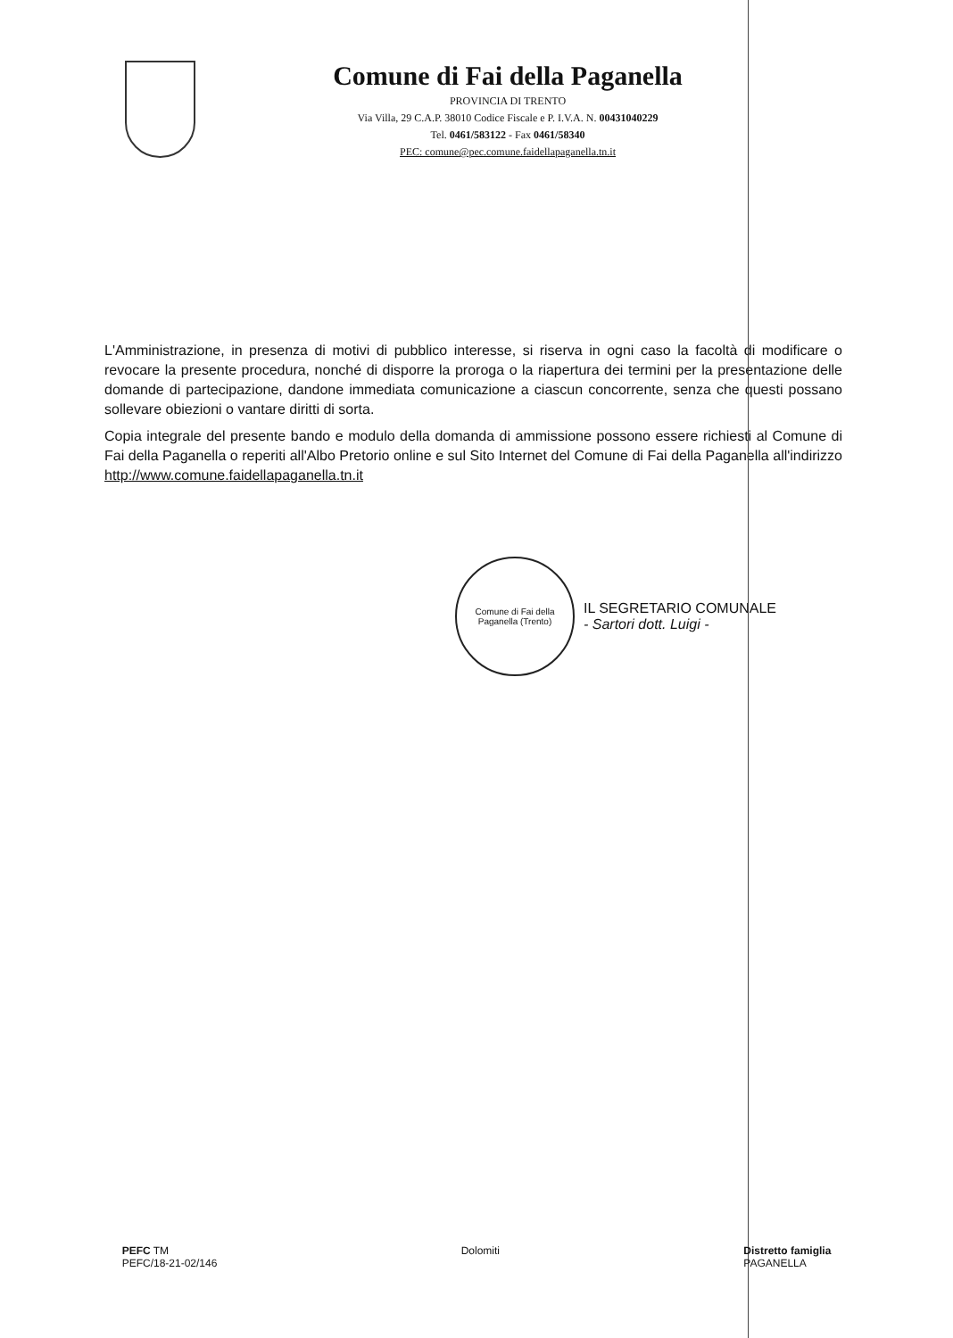Comune di Fai della Paganella
PROVINCIA DI TRENTO
Via Villa, 29 C.A.P. 38010 Codice Fiscale e P. I.V.A. N. 00431040229
Tel. 0461/583122 - Fax 0461/58340
PEC: comune@pec.comune.faidellapaganella.tn.it
L'Amministrazione, in presenza di motivi di pubblico interesse, si riserva in ogni caso la facoltà di modificare o revocare la presente procedura, nonché di disporre la proroga o la riapertura dei termini per la presentazione delle domande di partecipazione, dandone immediata comunicazione a ciascun concorrente, senza che questi possano sollevare obiezioni o vantare diritti di sorta.
Copia integrale del presente bando e modulo della domanda di ammissione possono essere richiesti al Comune di Fai della Paganella o reperiti all'Albo Pretorio online e sul Sito Internet del Comune di Fai della Paganella all'indirizzo http://www.comune.faidellapaganella.tn.it
Comune di Fai della Paganella (Trento)
IL SEGRETARIO COMUNALE
- Sartori dott. Luigi -
PEFC TM
PEFC/18-21-02/146
Dolomiti Distretto famiglia
PAGANELLA